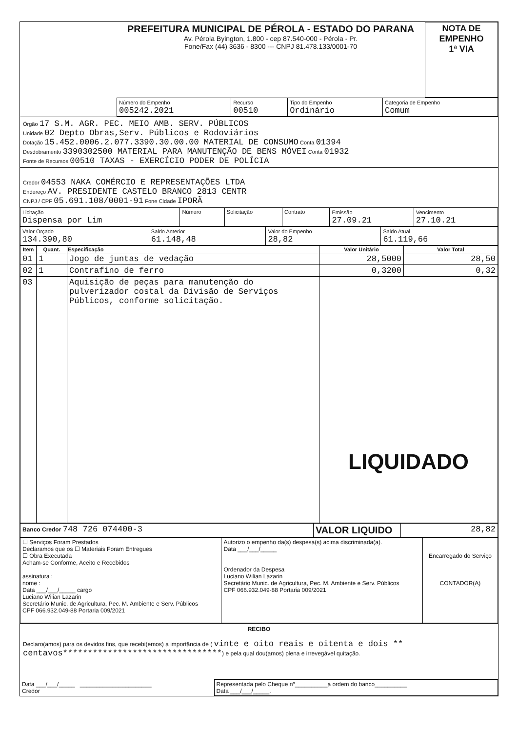| | PREFEITURA MUNICIPAL DE PÉROLA - ESTADO DO PARANA Av. Pérola Byington, 1.800 - cep 87.540-000 - Pérola - Pr. Fone/Fax (44) 3636 - 8300 --- CNPJ 81.478.133/0001-70 | NOTA DE EMPENHO 1ª VIA |
| | Número do Empenho 005242.2021 | Recurso 00510 | Tipo do Empenho Ordinário | Categoria de Empenho Comum |
Órgão 17 S.M. AGR. PEC. MEIO AMB. SERV. PÚBLICOS
Unidade 02 Depto Obras,Serv. Públicos e Rodoviários
Dotação 15.452.0006.2.077.3390.30.00.00 MATERIAL DE CONSUMO Conta 01394
Desdobramento 3390302500 MATERIAL PARA MANUTENÇÃO DE BENS MÓVEI Conta 01932
Fonte de Recursos 00510 TAXAS - EXERCÍCIO PODER DE POLÍCIA
Credor 04553 NAKA COMÉRCIO E REPRESENTAÇÕES LTDA
Endereço AV. PRESIDENTE CASTELO BRANCO 2813 CENTR
CNPJ / CPF 05.691.108/0001-91 Fone Cidade IPORÃ
| Licitação Dispensa por Lim | Número | Solicitação | Contrato | Emissão 27.09.21 | Vencimento 27.10.21 |
| Valor Orçado 134.390,80 | Saldo Anterior 61.148,48 | Valor do Empenho 28,82 | Saldo Atual 61.119,66 |
| Item | Quant. | Especificação | Valor Unitário | Valor Total |
| --- | --- | --- | --- | --- |
| 01 | 1 | Jogo de juntas de vedação | 28,5000 | 28,50 |
| 02 | 1 | Contrafino de ferro | 0,3200 | 0,32 |
| 03 | | Aquisição de peças para manutenção do pulverizador costal da Divisão de Serviços Públicos, conforme solicitação. | LIQUIDADO | |
| Banco Credor 748 726 074400-3 | VALOR LIQUIDO | 28,82 |
| ☐ Serviços Foram Prestados Declaramos que os ☐ Materiais Foram Entregues ☐ Obra Executada Acham-se Conforme, Aceito e Recebidos assinatura : nome : Data ___/___/_____ cargo Luciano Wilian Lazarin Secretário Munic. de Agricultura, Pec. M. Ambiente e Serv. Públicos CPF 066.932.049-88 Portaria 009/2021 | Autorizo o empenho da(s) despesa(s) acima discriminada(a). Data ___/___/_____ Ordenador da Despesa Luciano Wilian Lazarin Secretário Munic. de Agricultura, Pec. M. Ambiente e Serv. Públicos CPF 066.932.049-88 Portaria 009/2021 | Encarregado do Serviço CONTADOR(A) |
RECIBO
Declaro(amos) para os devidos fins, que recebi(emos) a importância de ( vinte e oito reais e oitenta e dois ** centavos********************************) e pela qual dou(amos) plena e irrevegável quitação.
| Data ___/___/_____ ______________________ Credor | Representada pelo Cheque nº__________a ordem do banco__________ Data ___/___/_____. |